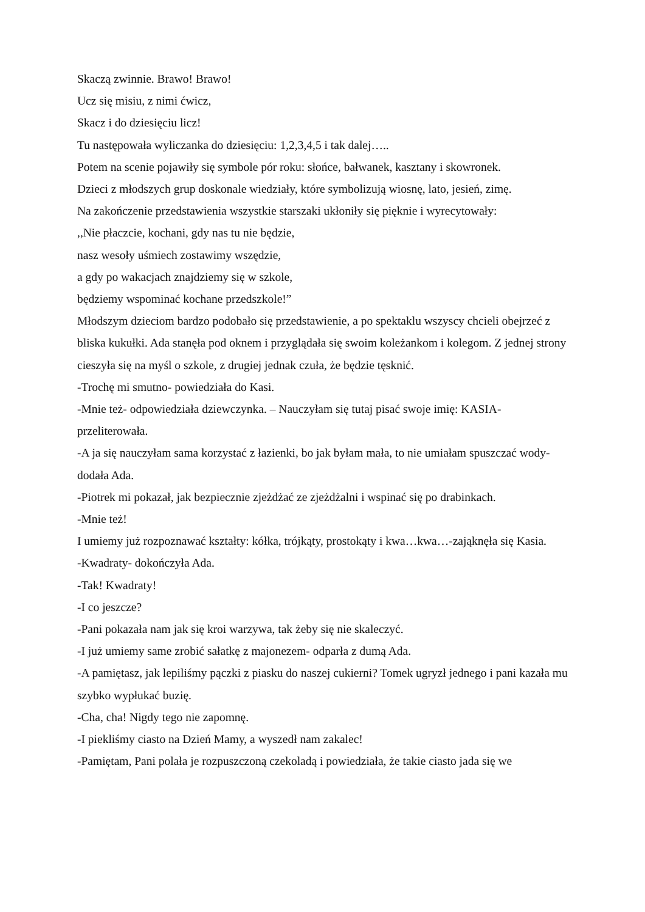Skaczą zwinnie. Brawo! Brawo!
Ucz się misiu, z nimi ćwicz,
Skacz i do dziesięciu licz!
Tu następowała wyliczanka do dziesięciu: 1,2,3,4,5 i tak dalej…..
Potem na scenie pojawiły się symbole pór roku: słońce, bałwanek, kasztany i skowronek.
Dzieci z młodszych grup doskonale wiedziały, które symbolizują wiosnę, lato, jesień, zimę.
Na zakończenie przedstawienia wszystkie starszaki ukłoniły się pięknie i wyrecytowały:
,,Nie płaczcie, kochani, gdy nas tu nie będzie,
nasz wesoły uśmiech zostawimy wszędzie,
a gdy po wakacjach znajdziemy się w szkole,
będziemy wspominać kochane przedszkole!”
Młodszym dzieciom bardzo podobało się przedstawienie, a po spektaklu wszyscy chcieli obejrzeć z bliska kukułki. Ada stanęła pod oknem i przyglądała się swoim koleżankom i kolegom. Z jednej strony cieszyła się na myśl o szkole, z drugiej jednak czuła, że będzie tęsknić.
-Trochę mi smutno- powiedziała do Kasi.
-Mnie też- odpowiedziała dziewczynka. – Nauczyłam się tutaj pisać swoje imię: KASIA- przeliterowała.
-A ja się nauczyłam sama korzystać z łazienki, bo jak byłam mała, to nie umiałam spuszczać wody- dodała Ada.
-Piotrek mi pokazał, jak bezpiecznie zjeżdżać ze zjeżdżalni i wspinać się po drabinkach.
-Mnie też!
I umiemy już rozpoznawać kształty: kółka, trójkąty, prostokąty i kwa…kwa…-zająknęła się Kasia.
-Kwadraty- dokończyła Ada.
-Tak! Kwadraty!
-I co jeszcze?
-Pani pokazała nam jak się kroi warzywa, tak żeby się nie skaleczyć.
-I już umiemy same zrobić sałatkę z majonezem- odparła z dumą Ada.
-A pamiętasz, jak lepiliśmy pączki z piasku do naszej cukierni? Tomek ugryzł jednego i pani kazała mu szybko wypłukać buzię.
-Cha, cha! Nigdy tego nie zapomnę.
-I piekliśmy ciasto na Dzień Mamy, a wyszedł nam zakalec!
-Pamiętam, Pani polała je rozpuszczoną czekoladą i powiedziała, że takie ciasto jada się we